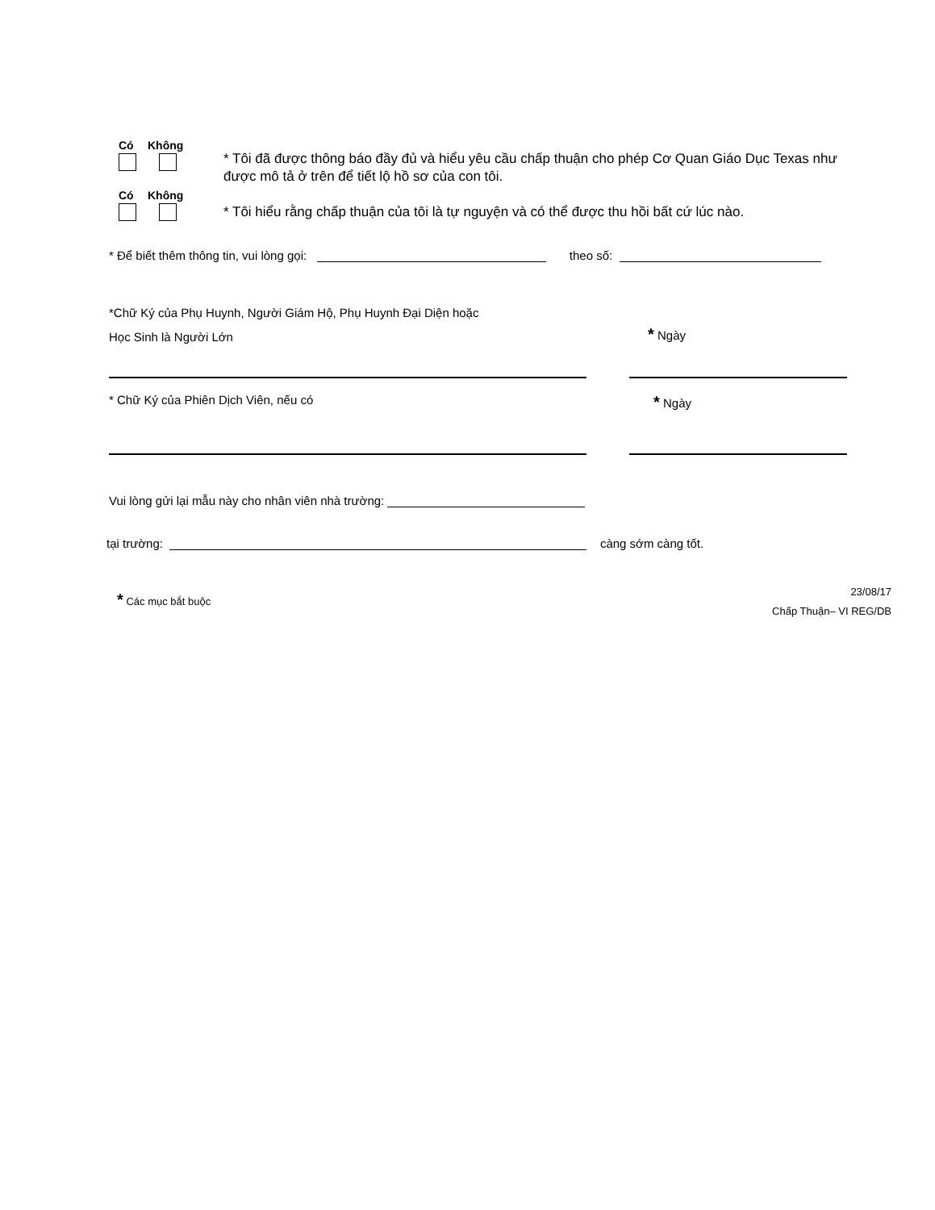Có Không
* Tôi đã được thông báo đầy đủ và hiểu yêu cầu chấp thuận cho phép Cơ Quan Giáo Dục Texas như được mô tả ở trên để tiết lộ hồ sơ của con tôi.
Có Không
* Tôi hiểu rằng chấp thuận của tôi là tự nguyện và có thể được thu hồi bất cứ lúc nào.
* Để biết thêm thông tin, vui lòng gọi: theo số:
*Chữ Ký của Phụ Huynh, Người Giám Hộ, Phụ Huynh Đại Diện hoặc
Học Sinh là Người Lớn
* Ngày
* Chữ Ký của Phiên Dịch Viên, nếu có
* Ngày
Vui lòng gửi lại mẫu này cho nhân viên nhà trường:
tại trường: càng sớm càng tốt.
* Các mục bắt buộc
23/08/17
Chấp Thuận– VI REG/DB